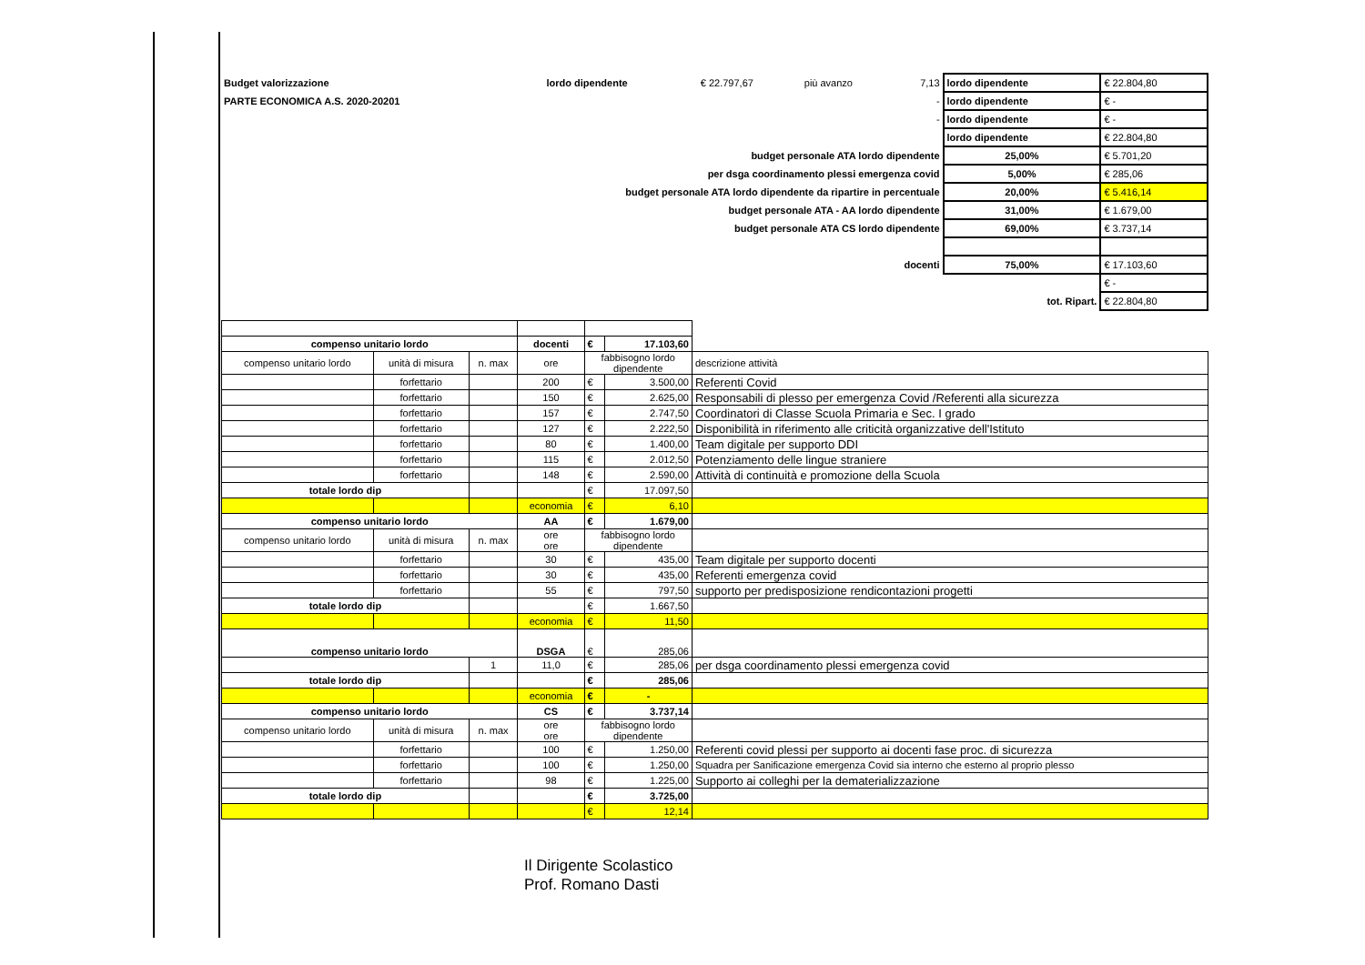| Budget valorizzazione | lordo dipendente | € 22.797,67 | più avanzo | 7,13 | lordo dipendente | € 22.804,80 |
| PARTE ECONOMICA A.S. 2020-20201 | | | | - | lordo dipendente | € - |
| | | | | - | lordo dipendente | € - |
| | | | | | lordo dipendente | € 22.804,80 |
| budget personale ATA lordo dipendente | | | | | 25,00% | € 5.701,20 |
| per dsga coordinamento plessi emergenza covid | | | | | 5,00% | € 285,06 |
| budget personale ATA lordo dipendente da ripartire in percentuale | | | | | 20,00% | € 5.416,14 |
| budget personale ATA - AA lordo dipendente | | | | | 31,00% | € 1.679,00 |
| budget personale ATA CS lordo dipendente | | | | | 69,00% | € 3.737,14 |
| docenti | | | | | 75,00% | € 17.103,60 |
| | | | | | | € - |
| tot. Ripart. | | | | | | € 22.804,80 |
| compenso unitario lordo | | | docenti | € | 17.103,60 | |
| compenso unitario lordo | unità di misura | n. max | ore | fabbisogno lordo dipendente | | descrizione attività |
| | forfettario | | 200 | € | 3.500,00 | Referenti Covid |
| | forfettario | | 150 | € | 2.625,00 | Responsabili di plesso per emergenza Covid /Referenti alla sicurezza |
| | forfettario | | 157 | € | 2.747,50 | Coordinatori di Classe Scuola Primaria e Sec. I grado |
| | forfettario | | 127 | € | 2.222,50 | Disponibilità in riferimento alle criticità organizzative dell'Istituto |
| | forfettario | | 80 | € | 1.400,00 | Team digitale per supporto DDI |
| | forfettario | | 115 | € | 2.012,50 | Potenziamento delle lingue straniere |
| | forfettario | | 148 | € | 2.590,00 | Attività di continuità e promozione della Scuola |
| totale lordo dip | | | | € | 17.097,50 | |
| | | | economia | € | 6,10 | |
| compenso unitario lordo | | | AA | € | 1.679,00 | |
| compenso unitario lordo | unità di misura | n. max | ore ore | fabbisogno lordo dipendente | | |
| | forfettario | | 30 | € | 435,00 | Team digitale per supporto docenti |
| | forfettario | | 30 | € | 435,00 | Referenti emergenza covid |
| | forfettario | | 55 | € | 797,50 | supporto per predisposizione rendicontazioni progetti |
| totale lordo dip | | | | € | 1.667,50 | |
| | | | economia | € | 11,50 | |
| compenso unitario lordo | | | DSGA | € | 285,06 | |
| | | 1 | 11,0 | € | 285,06 | per dsga coordinamento plessi emergenza covid |
| totale lordo dip | | | | € | 285,06 | |
| | | | economia | € | - | |
| compenso unitario lordo | | | CS | € | 3.737,14 | |
| compenso unitario lordo | unità di misura | n. max | ore ore | fabbisogno lordo dipendente | | |
| | forfettario | | 100 | € | 1.250,00 | Referenti covid plessi per supporto ai docenti fase proc. di sicurezza |
| | forfettario | | 100 | € | 1.250,00 | Squadra per Sanificazione emergenza Covid sia interno che esterno al proprio plesso |
| | forfettario | | 98 | € | 1.225,00 | Supporto ai colleghi per la dematerializzazione |
| totale lordo dip | | | | € | 3.725,00 | |
| | | | | € | 12,14 | |
Il Dirigente Scolastico
Prof. Romano Dasti